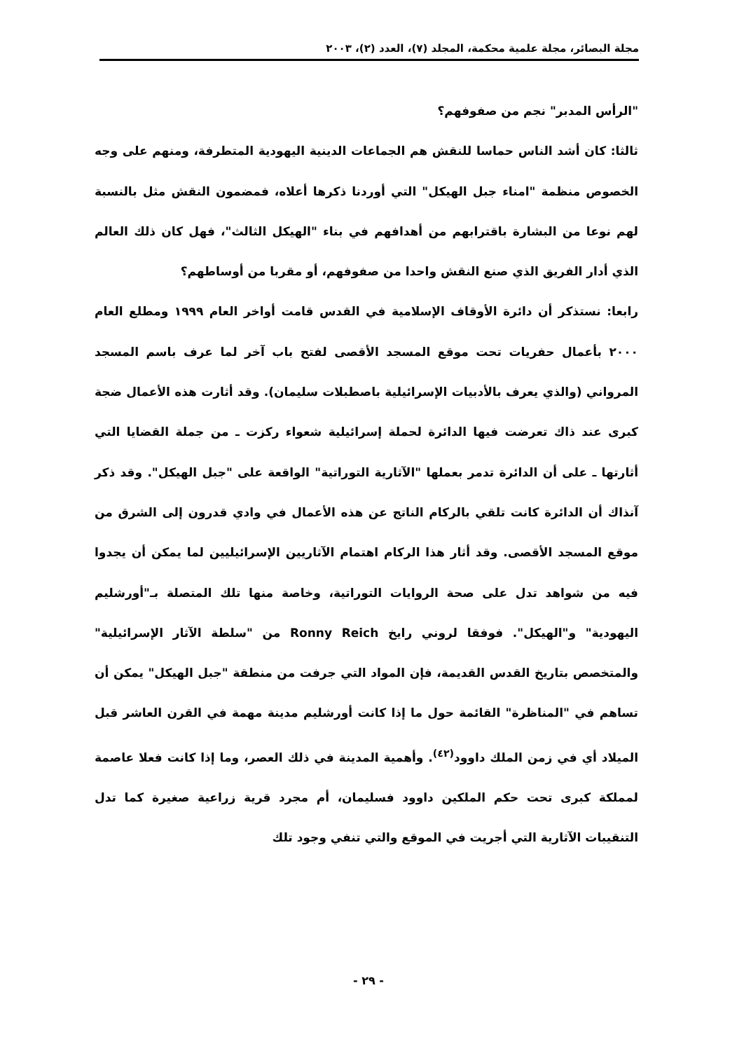مجلة البصائر، مجلة علمية محكمة، المجلد (٧)، العدد (٢)، ٢٠٠٣
"الرأس المدبر" نجم من صفوفهم؟
ثالثا: كان أشد الناس حماسا للنقش هم الجماعات الدينية اليهودية المتطرفة، ومنهم على وجه الخصوص منظمة "امناء جبل الهيكل" التي أوردنا ذكرها أعلاه، فمضمون النقش مثل بالنسبة لهم نوعا من البشارة باقترابهم من أهدافهم في بناء "الهيكل الثالث"، فهل كان ذلك العالم الذي أدار الفريق الذي صنع النقش واحدا من صفوفهم، أو مقربا من أوساطهم؟
رابعا: نستذكر أن دائرة الأوقاف الإسلامية في القدس قامت أواخر العام ١٩٩٩ ومطلع العام ٢٠٠٠ بأعمال حفريات تحت موقع المسجد الأقصى لفتح باب آخر لما عرف باسم المسجد المرواني (والذي يعرف بالأدبيات الإسرائيلية باصطبلات سليمان). وقد أثارت هذه الأعمال ضجة كبرى عند ذاك تعرضت فيها الدائرة لحملة إسرائيلية شعواء ركزت ـ من جملة القضايا التي أثارتها ـ على أن الدائرة تدمر بعملها "الآثارية التوراتية" الواقعة على "جبل الهيكل". وقد ذكر آنذاك أن الدائرة كانت تلقي بالركام الناتج عن هذه الأعمال في وادي قدرون إلى الشرق من موقع المسجد الأقصى. وقد أثار هذا الركام اهتمام الآثاريين الإسرائيليين لما يمكن أن يجدوا فيه من شواهد تدل على صحة الروايات التوراتية، وخاصة منها تلك المتصلة بـ"أورشليم اليهودية" و"الهيكل". فوفقا لروني رايخ Ronny Reich من "سلطة الآثار الإسرائيلية" والمتخصص بتاريخ القدس القديمة، فإن المواد التي جرفت من منطقة "جبل الهيكل" يمكن أن تساهم في "المناظرة" القائمة حول ما إذا كانت أورشليم مدينة مهمة في القرن العاشر قبل الميلاد أي في زمن الملك داوود<sup>(٤٢)</sup>. وأهمية المدينة في ذلك العصر، وما إذا كانت فعلا عاصمة لمملكة كبرى تحت حكم الملكين داوود فسليمان، أم مجرد قرية زراعية صغيرة كما تدل التنقيبات الآثارية التي أجريت في الموقع والتي تنفي وجود تلك
- ٢٩ -